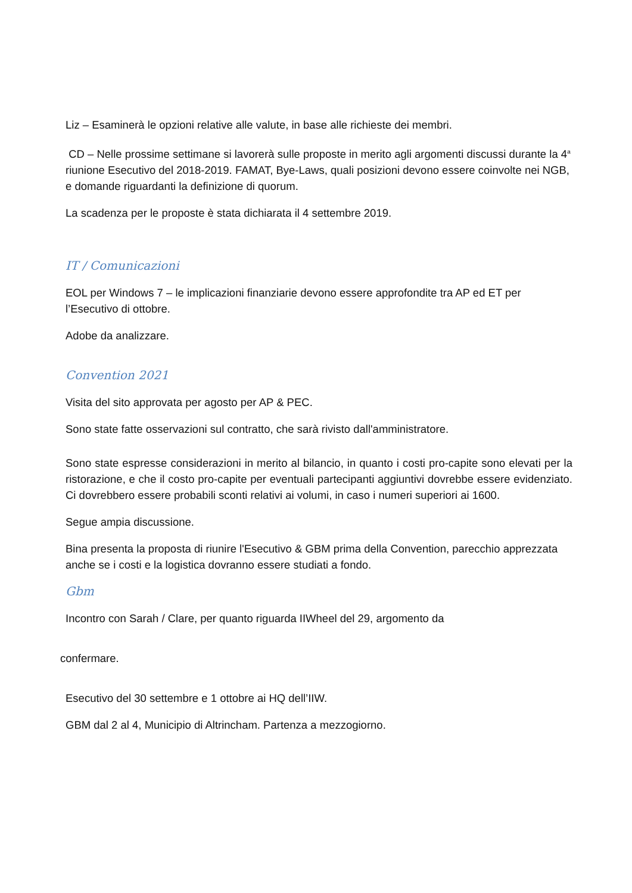Liz – Esaminerà le opzioni relative alle valute, in base alle richieste dei membri.
CD – Nelle prossime settimane si lavorerà sulle proposte in merito agli argomenti discussi durante la 4<sup>a</sup> riunione Esecutivo del 2018-2019. FAMAT, Bye-Laws, quali posizioni devono essere coinvolte nei NGB, e domande riguardanti la definizione di quorum.
La scadenza per le proposte è stata dichiarata il 4 settembre 2019.
IT / Comunicazioni
EOL per Windows 7 – le implicazioni finanziarie devono essere approfondite tra AP ed ET per l’Esecutivo di ottobre.
Adobe da analizzare.
Convention 2021
Visita del sito approvata per agosto per AP & PEC.
Sono state fatte osservazioni sul contratto, che sarà rivisto dall'amministratore.
Sono state espresse considerazioni in merito al bilancio, in quanto i costi pro-capite sono elevati per la ristorazione, e che il costo pro-capite per eventuali partecipanti aggiuntivi dovrebbe essere evidenziato. Ci dovrebbero essere probabili sconti relativi ai volumi, in caso i numeri superiori ai 1600.
Segue ampia discussione.
Bina presenta la proposta di riunire l'Esecutivo & GBM prima della Convention, parecchio apprezzata anche se i costi e la logistica dovranno essere studiati a fondo.
Gbm
Incontro con Sarah / Clare, per quanto riguarda IIWheel del 29, argomento da
confermare.
Esecutivo del 30 settembre e 1 ottobre ai HQ dell’IIW.
GBM dal 2 al 4, Municipio di Altrincham. Partenza a mezzogiorno.